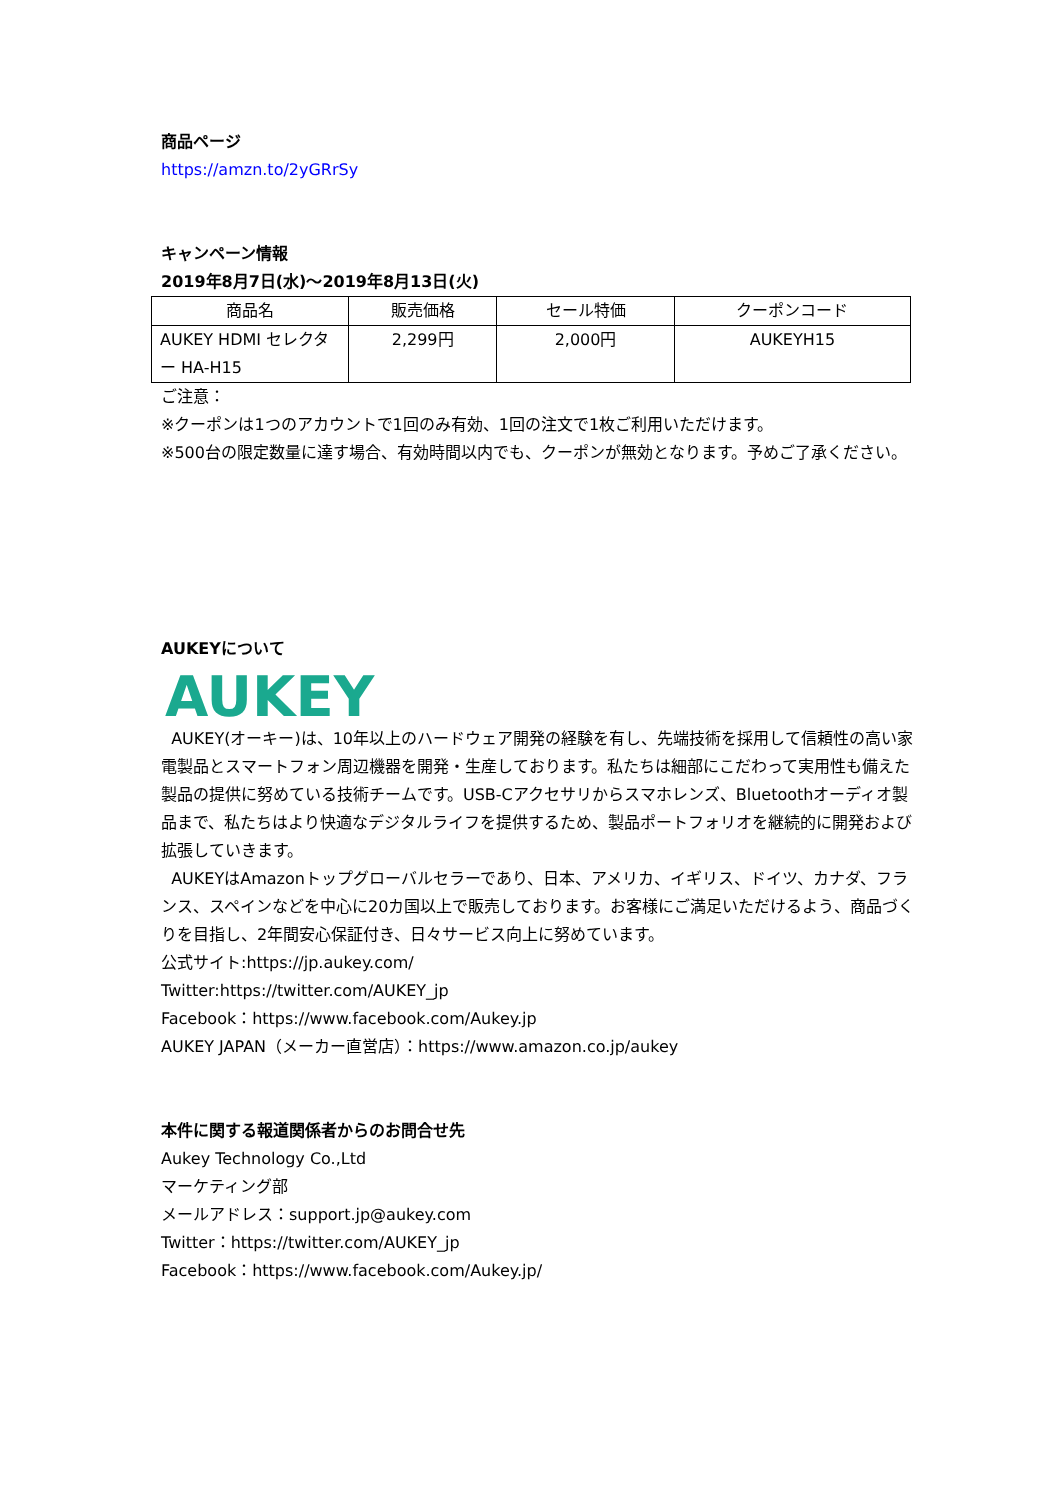商品ページ
https://amzn.to/2yGRrSy
キャンペーン情報
2019年8月7日(水)～2019年8月13日(火)
| 商品名 | 販売価格 | セール特価 | クーポンコード |
| --- | --- | --- | --- |
| AUKEY HDMI セレクター HA-H15 | 2,299円 | 2,000円 | AUKEYH15 |
ご注意：
※クーポンは1つのアカウントで1回のみ有効、1回の注文で1枚ご利用いただけます。
※500台の限定数量に達す場合、有効時間以内でも、クーポンが無効となります。予めご了承ください。
AUKEYについて
AUKEY
AUKEY(オーキー)は、10年以上のハードウェア開発の経験を有し、先端技術を採用して信頼性の高い家電製品とスマートフォン周辺機器を開発・生産しております。私たちは細部にこだわって実用性も備えた製品の提供に努めている技術チームです。USB-Cアクセサリからスマホレンズ、Bluetoothオーディオ製品まで、私たちはより快適なデジタルライフを提供するため、製品ポートフォリオを継続的に開発および拡張していきます。
AUKEYはAmazonトップグローバルセラーであり、日本、アメリカ、イギリス、ドイツ、カナダ、フランス、スペインなどを中心に20カ国以上で販売しております。お客様にご満足いただけるよう、商品づくりを目指し、2年間安心保証付き、日々サービス向上に努めています。
公式サイト:https://jp.aukey.com/
Twitter:https://twitter.com/AUKEY_jp
Facebook：https://www.facebook.com/Aukey.jp
AUKEY JAPAN（メーカー直営店）：https://www.amazon.co.jp/aukey
本件に関する報道関係者からのお問合せ先
Aukey Technology Co.,Ltd
マーケティング部
メールアドレス：support.jp@aukey.com
Twitter：https://twitter.com/AUKEY_jp
Facebook：https://www.facebook.com/Aukey.jp/